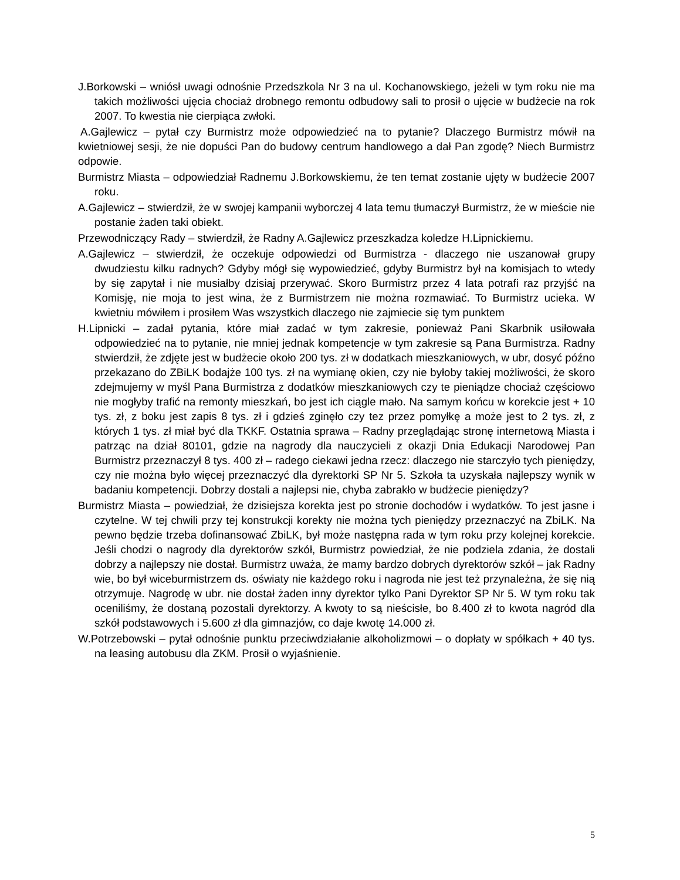J.Borkowski – wniósł uwagi odnośnie Przedszkola Nr 3 na ul. Kochanowskiego, jeżeli w tym roku nie ma takich możliwości ujęcia chociaż drobnego remontu odbudowy sali to prosił o ujęcie w budżecie na rok 2007. To kwestia nie cierpiąca zwłoki.
A.Gajlewicz – pytał czy Burmistrz może odpowiedzieć na to pytanie? Dlaczego Burmistrz mówił na kwietniowej sesji, że nie dopuści Pan do budowy centrum handlowego a dał Pan zgodę? Niech Burmistrz odpowie.
Burmistrz Miasta – odpowiedział Radnemu J.Borkowskiemu, że ten temat zostanie ujęty w budżecie 2007 roku.
A.Gajlewicz – stwierdził, że w swojej kampanii wyborczej 4 lata temu tłumaczył Burmistrz, że w mieście nie postanie żaden taki obiekt.
Przewodniczący Rady – stwierdził, że Radny A.Gajlewicz przeszkadza koledze H.Lipnickiemu.
A.Gajlewicz – stwierdził, że oczekuje odpowiedzi od Burmistrza - dlaczego nie uszanował grupy dwudziestu kilku radnych? Gdyby mógł się wypowiedzieć, gdyby Burmistrz był na komisjach to wtedy by się zapytał i nie musiałby dzisiaj przerywać. Skoro Burmistrz przez 4 lata potrafi raz przyjść na Komisję, nie moja to jest wina, że z Burmistrzem nie można rozmawiać. To Burmistrz ucieka. W kwietniu mówiłem i prosiłem Was wszystkich dlaczego nie zajmiecie się tym punktem
H.Lipnicki – zadał pytania, które miał zadać w tym zakresie, ponieważ Pani Skarbnik usiłowała odpowiedzieć na to pytanie, nie mniej jednak kompetencje w tym zakresie są Pana Burmistrza. Radny stwierdził, że zdjęte jest w budżecie około 200 tys. zł w dodatkach mieszkaniowych, w ubr, dosyć późno przekazano do ZBiLK bodajże 100 tys. zł na wymianę okien, czy nie byłoby takiej możliwości, że skoro zdejmujemy w myśl Pana Burmistrza z dodatków mieszkaniowych czy te pieniądze chociaż częściowo nie mogłyby trafić na remonty mieszkań, bo jest ich ciągle mało. Na samym końcu w korekcie jest + 10 tys. zł, z boku jest zapis 8 tys. zł i gdzieś zginęło czy tez przez pomyłkę a może jest to 2 tys. zł, z których 1 tys. zł miał być dla TKKF. Ostatnia sprawa – Radny przeglądając stronę internetową Miasta i patrząc na dział 80101, gdzie na nagrody dla nauczycieli z okazji Dnia Edukacji Narodowej Pan Burmistrz przeznaczył 8 tys. 400 zł – radego ciekawi jedna rzecz: dlaczego nie starczyło tych pieniędzy, czy nie można było więcej przeznaczyć dla dyrektorki SP Nr 5. Szkoła ta uzyskała najlepszy wynik w badaniu kompetencji. Dobrzy dostali a najlepsi nie, chyba zabrakło w budżecie pieniędzy?
Burmistrz Miasta – powiedział, że dzisiejsza korekta jest po stronie dochodów i wydatków. To jest jasne i czytelne. W tej chwili przy tej konstrukcji korekty nie można tych pieniędzy przeznaczyć na ZbiLK. Na pewno będzie trzeba dofinansować ZbiLK, był może następna rada w tym roku przy kolejnej korekcie. Jeśli chodzi o nagrody dla dyrektorów szkół, Burmistrz powiedział, że nie podziela zdania, że dostali dobrzy a najlepszy nie dostał. Burmistrz uważa, że mamy bardzo dobrych dyrektorów szkół – jak Radny wie, bo był wiceburmistrzem ds. oświaty nie każdego roku i nagroda nie jest też przynależna, że się nią otrzymuje. Nagrodę w ubr. nie dostał żaden inny dyrektor tylko Pani Dyrektor SP Nr 5. W tym roku tak oceniliśmy, że dostaną pozostali dyrektorzy. A kwoty to są nieścisłe, bo 8.400 zł to kwota nagród dla szkół podstawowych i 5.600 zł dla gimnazjów, co daje kwotę 14.000 zł.
W.Potrzebowski – pytał odnośnie punktu przeciwdziałanie alkoholizmowi – o dopłaty w spółkach + 40 tys. na leasing autobusu dla ZKM. Prosił o wyjaśnienie.
5